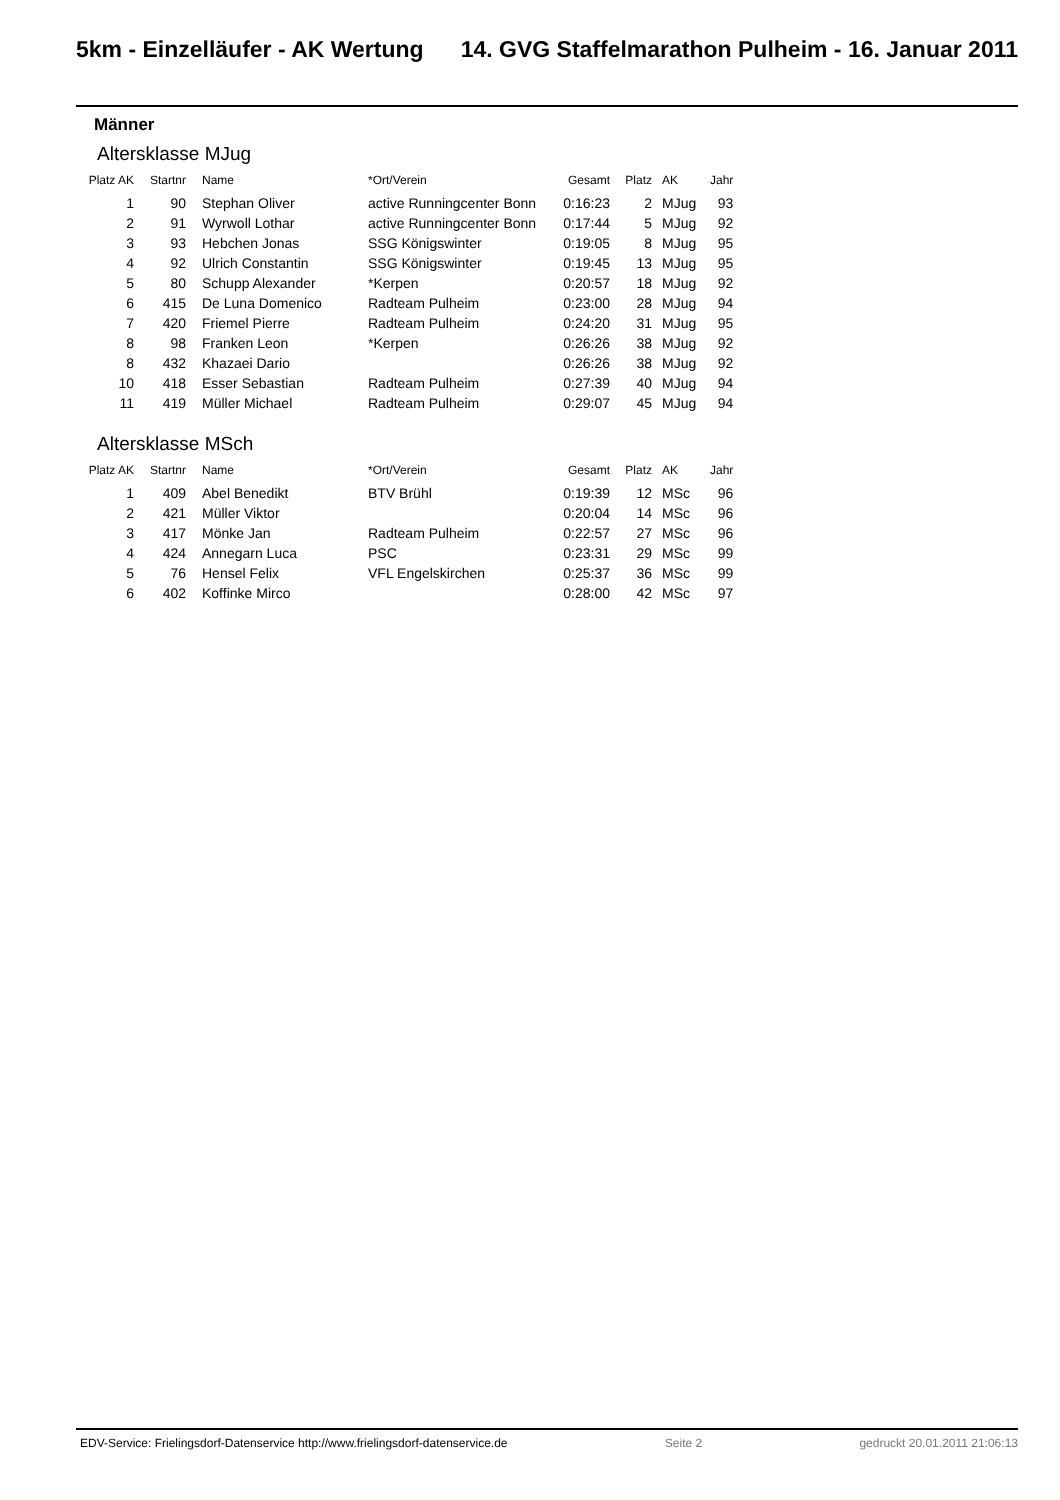5km - Einzelläufer - AK Wertung 14. GVG Staffelmarathon Pulheim - 16. Januar 2011
Männer
Altersklasse MJug
| Platz AK | Startnr | Name | *Ort/Verein | Gesamt | Platz | AK | Jahr |
| --- | --- | --- | --- | --- | --- | --- | --- |
| 1 | 90 | Stephan Oliver | active Runningcenter Bonn | 0:16:23 | 2 | MJug | 93 |
| 2 | 91 | Wyrwoll Lothar | active Runningcenter Bonn | 0:17:44 | 5 | MJug | 92 |
| 3 | 93 | Hebchen Jonas | SSG Königswinter | 0:19:05 | 8 | MJug | 95 |
| 4 | 92 | Ulrich Constantin | SSG Königswinter | 0:19:45 | 13 | MJug | 95 |
| 5 | 80 | Schupp Alexander | *Kerpen | 0:20:57 | 18 | MJug | 92 |
| 6 | 415 | De Luna Domenico | Radteam Pulheim | 0:23:00 | 28 | MJug | 94 |
| 7 | 420 | Friemel Pierre | Radteam Pulheim | 0:24:20 | 31 | MJug | 95 |
| 8 | 98 | Franken Leon | *Kerpen | 0:26:26 | 38 | MJug | 92 |
| 8 | 432 | Khazaei Dario | | 0:26:26 | 38 | MJug | 92 |
| 10 | 418 | Esser Sebastian | Radteam Pulheim | 0:27:39 | 40 | MJug | 94 |
| 11 | 419 | Müller Michael | Radteam Pulheim | 0:29:07 | 45 | MJug | 94 |
Altersklasse MSch
| Platz AK | Startnr | Name | *Ort/Verein | Gesamt | Platz | AK | Jahr |
| --- | --- | --- | --- | --- | --- | --- | --- |
| 1 | 409 | Abel Benedikt | BTV Brühl | 0:19:39 | 12 | MSc | 96 |
| 2 | 421 | Müller Viktor | | 0:20:04 | 14 | MSc | 96 |
| 3 | 417 | Mönke Jan | Radteam Pulheim | 0:22:57 | 27 | MSc | 96 |
| 4 | 424 | Annegarn Luca | PSC | 0:23:31 | 29 | MSc | 99 |
| 5 | 76 | Hensel Felix | VFL Engelskirchen | 0:25:37 | 36 | MSc | 99 |
| 6 | 402 | Koffinke Mirco | | 0:28:00 | 42 | MSc | 97 |
EDV-Service: Frielingsdorf-Datenservice http://www.frielingsdorf-datenservice.de Seite 2 gedruckt 20.01.2011 21:06:13